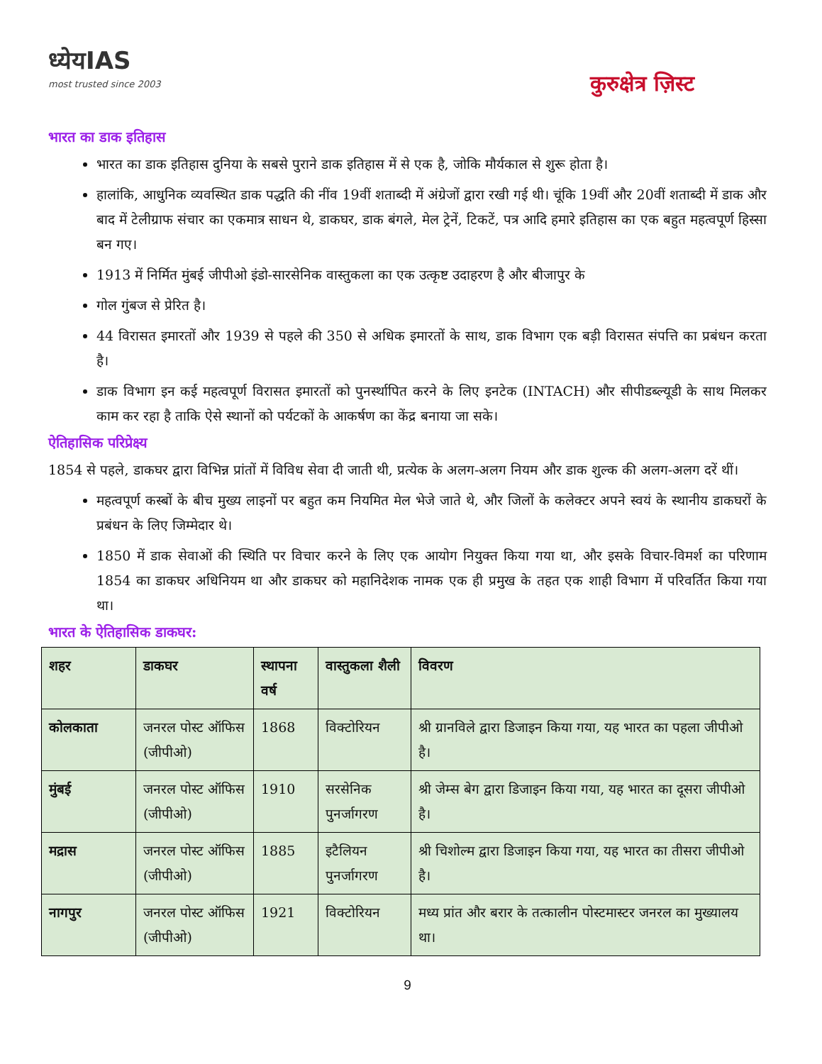ध्येयIAS
most trusted since 2003
कुरुक्षेत्र ज़िस्ट
भारत का डाक इतिहास
भारत का डाक इतिहास दुनिया के सबसे पुराने डाक इतिहास में से एक है, जोकि मौर्यकाल से शुरू होता है।
हालांकि, आधुनिक व्यवस्थित डाक पद्धति की नींव 19वीं शताब्दी में अंग्रेजों द्वारा रखी गई थी। चूंकि 19वीं और 20वीं शताब्दी में डाक और बाद में टेलीग्राफ संचार का एकमात्र साधन थे, डाकघर, डाक बंगले, मेल ट्रेनें, टिकटें, पत्र आदि हमारे इतिहास का एक बहुत महत्वपूर्ण हिस्सा बन गए।
1913 में निर्मित मुंबई जीपीओ इंडो-सारसेनिक वास्तुकला का एक उत्कृष्ट उदाहरण है और बीजापुर के
गोल गुंबज से प्रेरित है।
44 विरासत इमारतों और 1939 से पहले की 350 से अधिक इमारतों के साथ, डाक विभाग एक बड़ी विरासत संपत्ति का प्रबंधन करता है।
डाक विभाग इन कई महत्वपूर्ण विरासत इमारतों को पुनर्स्थापित करने के लिए इनटेक (INTACH) और सीपीडब्ल्यूडी के साथ मिलकर काम कर रहा है ताकि ऐसे स्थानों को पर्यटकों के आकर्षण का केंद्र बनाया जा सके।
ऐतिहासिक परिप्रेक्ष्य
1854 से पहले, डाकघर द्वारा विभिन्न प्रांतों में विविध सेवा दी जाती थी, प्रत्येक के अलग-अलग नियम और डाक शुल्क की अलग-अलग दरें थीं।
महत्वपूर्ण कस्बों के बीच मुख्य लाइनों पर बहुत कम नियमित मेल भेजे जाते थे, और जिलों के कलेक्टर अपने स्वयं के स्थानीय डाकघरों के प्रबंधन के लिए जिम्मेदार थे।
1850 में डाक सेवाओं की स्थिति पर विचार करने के लिए एक आयोग नियुक्त किया गया था, और इसके विचार-विमर्श का परिणाम 1854 का डाकघर अधिनियम था और डाकघर को महानिदेशक नामक एक ही प्रमुख के तहत एक शाही विभाग में परिवर्तित किया गया था।
भारत के ऐतिहासिक डाकघर:
| शहर | डाकघर | स्थापना वर्ष | वास्तुकला शैली | विवरण |
| --- | --- | --- | --- | --- |
| कोलकाता | जनरल पोस्ट ऑफिस (जीपीओ) | 1868 | विक्टोरियन | श्री ग्रानविले द्वारा डिजाइन किया गया, यह भारत का पहला जीपीओ है। |
| मुंबई | जनरल पोस्ट ऑफिस (जीपीओ) | 1910 | सरसेनिक पुनर्जागरण | श्री जेम्स बेग द्वारा डिजाइन किया गया, यह भारत का दूसरा जीपीओ है। |
| मद्रास | जनरल पोस्ट ऑफिस (जीपीओ) | 1885 | इटैलियन पुनर्जागरण | श्री चिशोल्म द्वारा डिजाइन किया गया, यह भारत का तीसरा जीपीओ है। |
| नागपुर | जनरल पोस्ट ऑफिस (जीपीओ) | 1921 | विक्टोरियन | मध्य प्रांत और बरार के तत्कालीन पोस्टमास्टर जनरल का मुख्यालय था। |
9